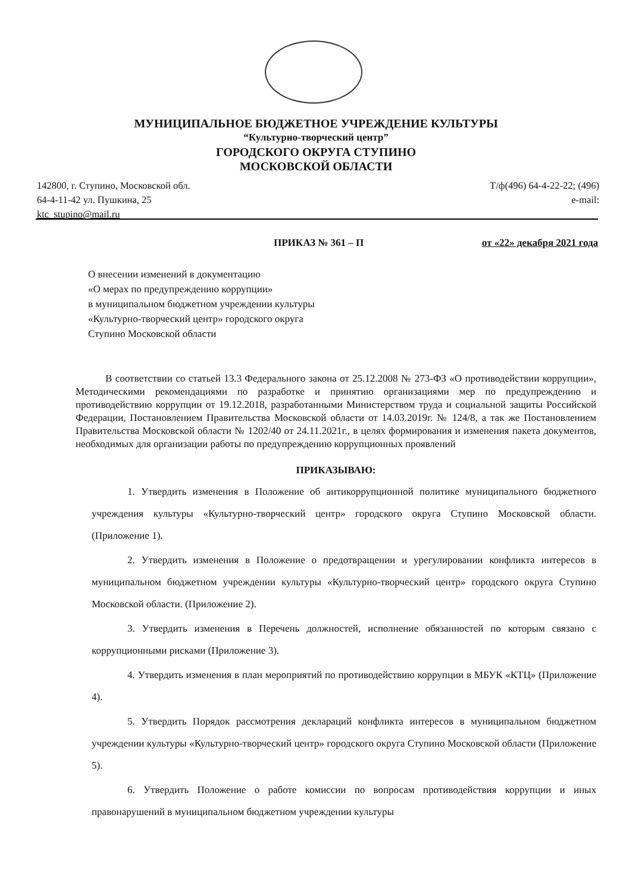МУНИЦИПАЛЬНОЕ БЮДЖЕТНОЕ УЧРЕЖДЕНИЕ КУЛЬТУРЫ
“Культурно-творческий центр”
ГОРОДСКОГО ОКРУГА СТУПИНО
МОСКОВСКОЙ ОБЛАСТИ
142800, г. Ступино, Московской обл.
64-4-11-42 ул. Пушкина, 25
ktc_stupino@mail.ru
Т/ф(496) 64-4-22-22; (496)
e-mail:
ПРИКАЗ № 361 – П от «22» декабря 2021 года
О внесении изменений в документацию
«О мерах по предупреждению коррупции»
в муниципальном бюджетном учреждении культуры
«Культурно-творческий центр» городского округа
Ступино Московской области
В соответствии со статьей 13.3 Федерального закона от 25.12.2008 № 273-ФЗ «О противодействии коррупции», Методическими рекомендациями по разработке и принятию организациями мер по предупреждению и противодействию коррупции от 19.12.2018, разработанными Министерством труда и социальной защиты Российской Федерации, Постановлением Правительства Московской области от 14.03.2019г. № 124/8, а так же Постановлением Правительства Московской области № 1202/40 от 24.11.2021г., в целях формирования и изменения пакета документов, необходимых для организации работы по предупреждению коррупционных проявлений
ПРИКАЗЫВАЮ:
1. Утвердить изменения в Положение об антикоррупционной политике муниципального бюджетного учреждения культуры «Культурно-творческий центр» городского округа Ступино Московской области. (Приложение 1).
2. Утвердить изменения в Положение о предотвращении и урегулировании конфликта интересов в муниципальном бюджетном учреждении культуры «Культурно-творческий центр» городского округа Ступино Московской области. (Приложение 2).
3. Утвердить изменения в Перечень должностей, исполнение обязанностей по которым связано с коррупционными рисками (Приложение 3).
4. Утвердить изменения в план мероприятий по противодействию коррупции в МБУК «КТЦ» (Приложение 4).
5. Утвердить Порядок рассмотрения деклараций конфликта интересов в муниципальном бюджетном учреждении культуры «Культурно-творческий центр» городского округа Ступино Московской области (Приложение 5).
6. Утвердить Положение о работе комиссии по вопросам противодействия коррупции и иных правонарушений в муниципальном бюджетном учреждении культуры